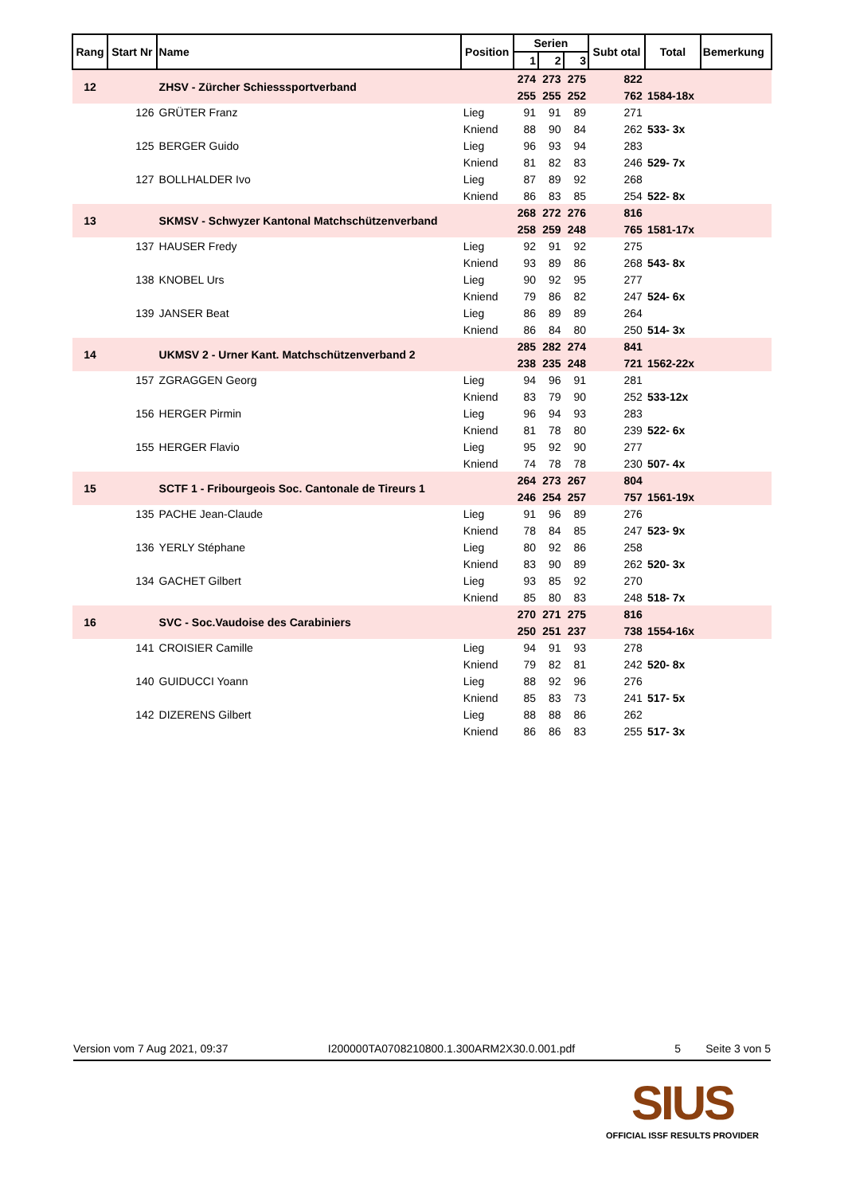| Rang | Start Nr | Name | Position | Serien | | | Subt otal | Total | Bemerkung |
| --- | --- | --- | --- | --- | --- | --- | --- | --- | --- |
| | | | | 1 | 2 | 3 | | | |
| 12 | | ZHSV - Zürcher Schiesssportverband | | 274 | 273 | 275 | 822 | | |
| | | | | 255 | 255 | 252 | 762 | 1584-18x | |
| | 126 | GRÜTER Franz | Lieg | 91 | 91 | 89 | 271 | | |
| | | | Kniend | 88 | 90 | 84 | 262 | 533- 3x | |
| | 125 | BERGER Guido | Lieg | 96 | 93 | 94 | 283 | | |
| | | | Kniend | 81 | 82 | 83 | 246 | 529- 7x | |
| | 127 | BOLLHALDER Ivo | Lieg | 87 | 89 | 92 | 268 | | |
| | | | Kniend | 86 | 83 | 85 | 254 | 522- 8x | |
| 13 | | SKMSV - Schwyzer Kantonal Matchschützenverband | | 268 | 272 | 276 | 816 | | |
| | | | | 258 | 259 | 248 | 765 | 1581-17x | |
| | 137 | HAUSER Fredy | Lieg | 92 | 91 | 92 | 275 | | |
| | | | Kniend | 93 | 89 | 86 | 268 | 543- 8x | |
| | 138 | KNOBEL Urs | Lieg | 90 | 92 | 95 | 277 | | |
| | | | Kniend | 79 | 86 | 82 | 247 | 524- 6x | |
| | 139 | JANSER Beat | Lieg | 86 | 89 | 89 | 264 | | |
| | | | Kniend | 86 | 84 | 80 | 250 | 514- 3x | |
| 14 | | UKMSV 2 - Urner Kant. Matchschützenverband 2 | | 285 | 282 | 274 | 841 | | |
| | | | | 238 | 235 | 248 | 721 | 1562-22x | |
| | 157 | ZGRAGGEN Georg | Lieg | 94 | 96 | 91 | 281 | | |
| | | | Kniend | 83 | 79 | 90 | 252 | 533-12x | |
| | 156 | HERGER Pirmin | Lieg | 96 | 94 | 93 | 283 | | |
| | | | Kniend | 81 | 78 | 80 | 239 | 522- 6x | |
| | 155 | HERGER Flavio | Lieg | 95 | 92 | 90 | 277 | | |
| | | | Kniend | 74 | 78 | 78 | 230 | 507- 4x | |
| 15 | | SCTF 1 - Fribourgeois Soc. Cantonale de Tireurs 1 | | 264 | 273 | 267 | 804 | | |
| | | | | 246 | 254 | 257 | 757 | 1561-19x | |
| | 135 | PACHE Jean-Claude | Lieg | 91 | 96 | 89 | 276 | | |
| | | | Kniend | 78 | 84 | 85 | 247 | 523- 9x | |
| | 136 | YERLY Stéphane | Lieg | 80 | 92 | 86 | 258 | | |
| | | | Kniend | 83 | 90 | 89 | 262 | 520- 3x | |
| | 134 | GACHET Gilbert | Lieg | 93 | 85 | 92 | 270 | | |
| | | | Kniend | 85 | 80 | 83 | 248 | 518- 7x | |
| 16 | | SVC - Soc.Vaudoise des Carabiniers | | 270 | 271 | 275 | 816 | | |
| | | | | 250 | 251 | 237 | 738 | 1554-16x | |
| | 141 | CROISIER Camille | Lieg | 94 | 91 | 93 | 278 | | |
| | | | Kniend | 79 | 82 | 81 | 242 | 520- 8x | |
| | 140 | GUIDUCCI Yoann | Lieg | 88 | 92 | 96 | 276 | | |
| | | | Kniend | 85 | 83 | 73 | 241 | 517- 5x | |
| | 142 | DIZERENS Gilbert | Lieg | 88 | 88 | 86 | 262 | | |
| | | | Kniend | 86 | 86 | 83 | 255 | 517- 3x | |
Version vom 7 Aug 2021, 09:37 I200000TA0708210800.1.300ARM2X30.0.001.pdf 5 Seite 3 von 5
SIUS
OFFICIAL ISSF RESULTS PROVIDER